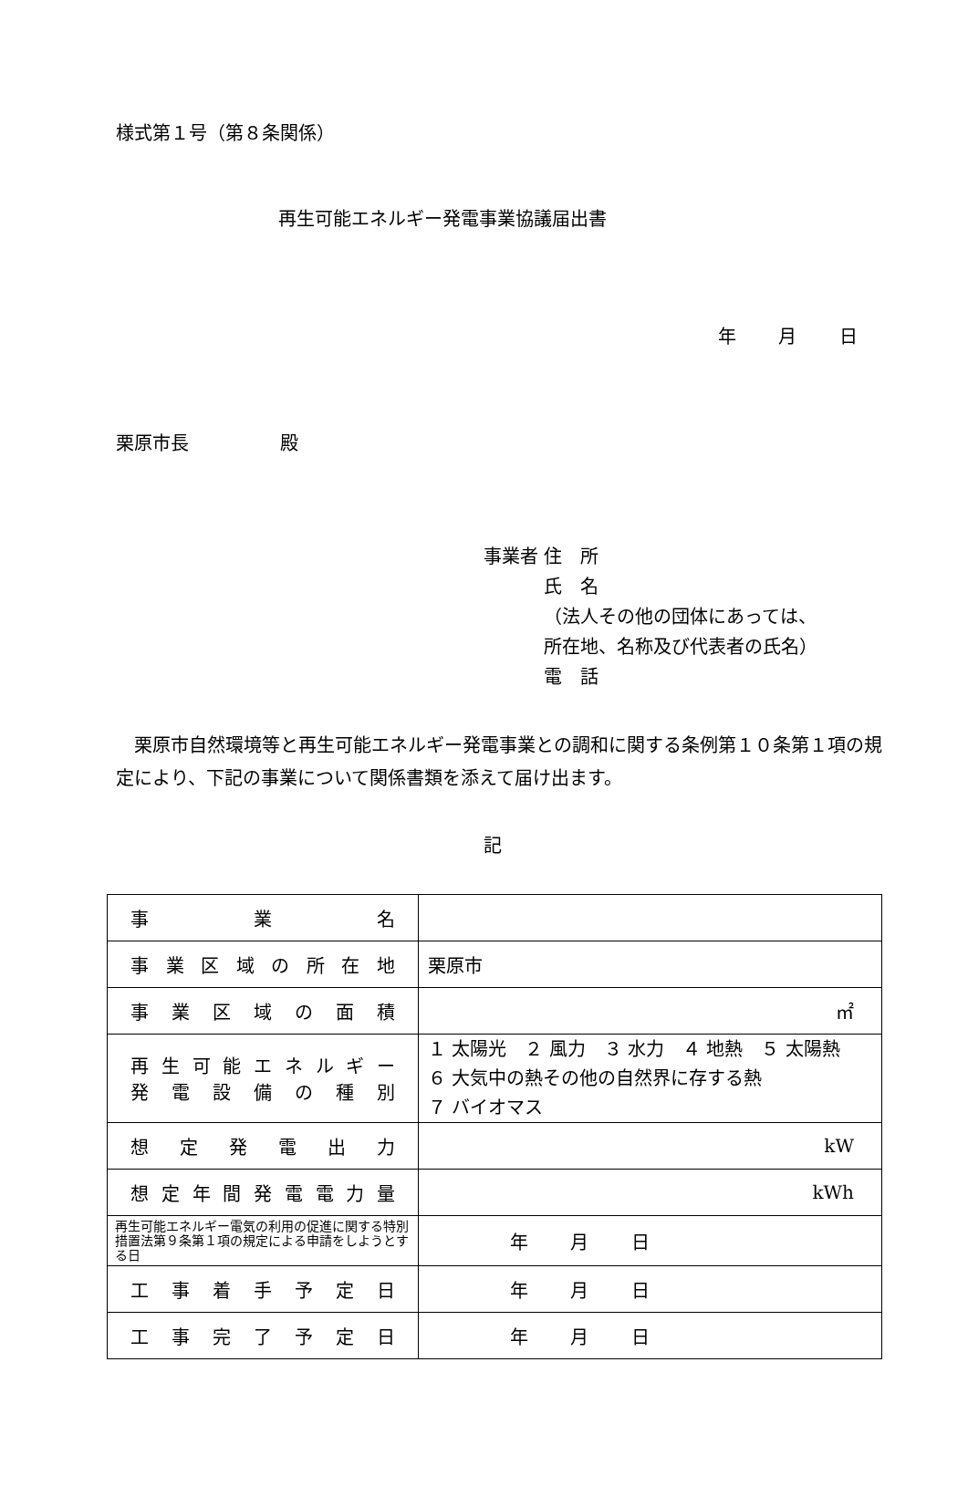様式第１号（第８条関係）
再生可能エネルギー発電事業協議届出書
年 月 日
栗原市長　　　　　殿
事業者 住　所
　　　 氏　名
　　　 （法人その他の団体にあっては、
　　　 所在地、名称及び代表者の氏名）
　　　 電　話
栗原市自然環境等と再生可能エネルギー発電事業との調和に関する条例第１０条第１項の規定により、下記の事業について関係書類を添えて届け出ます。
記
| 事業名 | |
| 事業区域の所在地 | 栗原市 |
| 事業区域の面積 | ㎡ |
| 再生可能エネルギー 発電設備の種別 | １ 太陽光 ２ 風力 ３ 水力 ４ 地熱 ５ 太陽熱 ６ 大気中の熱その他の自然界に存する熱 ７ バイオマス |
| 想定発電出力 | kW |
| 想定年間発電電力量 | kWh |
| 再生可能エネルギー電気の利用の促進に関する特別措置法第９条第１項の規定による申請をしようとする日 | 年 月 日 |
| 工事着手予定日 | 年 月 日 |
| 工事完了予定日 | 年 月 日 |